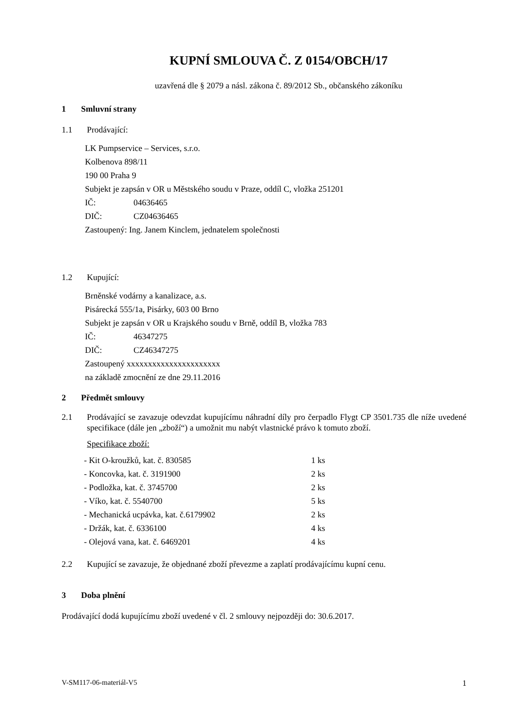KUPNÍ SMLOUVA Č. Z 0154/OBCH/17
uzavřená dle § 2079 a násl. zákona č. 89/2012 Sb., občanského zákoníku
1 Smluvní strany
1.1 Prodávající:
LK Pumpservice – Services, s.r.o.
Kolbenova 898/11
190 00 Praha 9
Subjekt je zapsán v OR u Městského soudu v Praze, oddíl C, vložka 251201
IČ: 04636465
DIČ: CZ04636465
Zastoupený: Ing. Janem Kinclem, jednatelem společnosti
1.2 Kupující:
Brněnské vodárny a kanalizace, a.s.
Pisárecká 555/1a, Pisárky, 603 00 Brno
Subjekt je zapsán v OR u Krajského soudu v Brně, oddíl B, vložka 783
IČ: 46347275
DIČ: CZ46347275
Zastoupený xxxxxxxxxxxxxxxxxxxxxx
na základě zmocnění ze dne 29.11.2016
2 Předmět smlouvy
2.1 Prodávající se zavazuje odevzdat kupujícímu náhradní díly pro čerpadlo Flygt CP 3501.735 dle níže uvedené specifikace (dále jen „zboží“) a umožnit mu nabýt vlastnické právo k tomuto zboží.
Specifikace zboží:
| - Kit O-kroužků, kat. č. 830585 | 1 ks |
| - Koncovka, kat. č. 3191900 | 2 ks |
| - Podložka, kat. č. 3745700 | 2 ks |
| - Víko, kat. č. 5540700 | 5 ks |
| - Mechanická ucpávka, kat. č.6179902 | 2 ks |
| - Držák, kat. č. 6336100 | 4 ks |
| - Olejová vana, kat. č. 6469201 | 4 ks |
2.2 Kupující se zavazuje, že objednané zboží převezme a zaplatí prodávajícímu kupní cenu.
3 Doba plnění
Prodávající dodá kupujícímu zboží uvedené v čl. 2 smlouvy nejpozději do: 30.6.2017.
V-SM117-06-materiál-V5 1